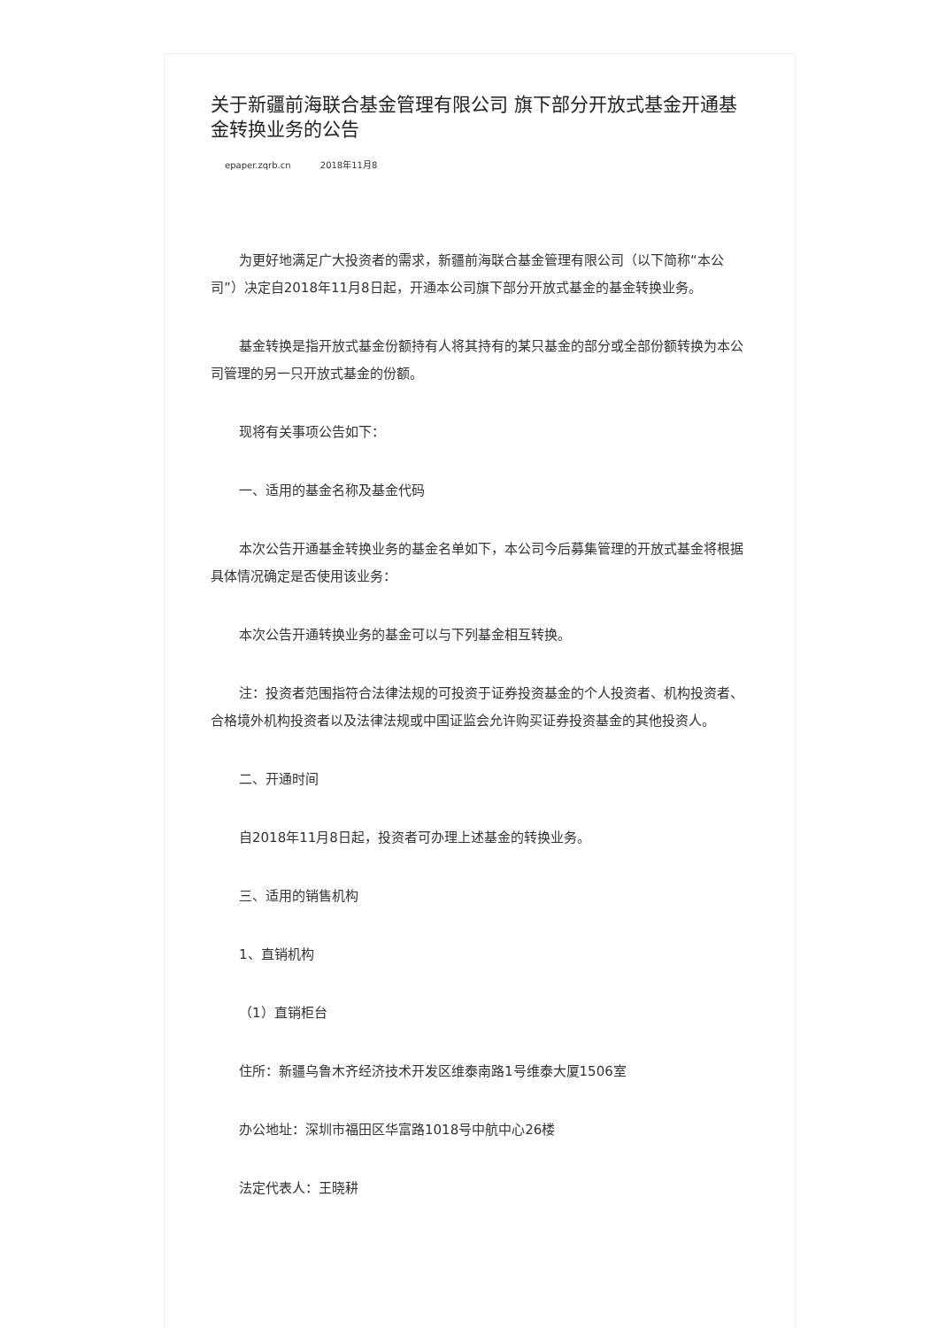关于新疆前海联合基金管理有限公司 旗下部分开放式基金开通基金转换业务的公告
epaper.zqrb.cn 2018年11月8
为更好地满足广大投资者的需求，新疆前海联合基金管理有限公司（以下简称“本公司”）决定自2018年11月8日起，开通本公司旗下部分开放式基金的基金转换业务。
基金转换是指开放式基金份额持有人将其持有的某只基金的部分或全部份额转换为本公司管理的另一只开放式基金的份额。
现将有关事项公告如下：
一、适用的基金名称及基金代码
本次公告开通基金转换业务的基金名单如下，本公司今后募集管理的开放式基金将根据具体情况确定是否使用该业务：
本次公告开通转换业务的基金可以与下列基金相互转换。
注：投资者范围指符合法律法规的可投资于证券投资基金的个人投资者、机构投资者、合格境外机构投资者以及法律法规或中国证监会允许购买证券投资基金的其他投资人。
二、开通时间
自2018年11月8日起，投资者可办理上述基金的转换业务。
三、适用的销售机构
1、直销机构
（1）直销柜台
住所：新疆乌鲁木齐经济技术开发区维泰南路1号维泰大厦1506室
办公地址：深圳市福田区华富路1018号中航中心26楼
法定代表人：王晓耕